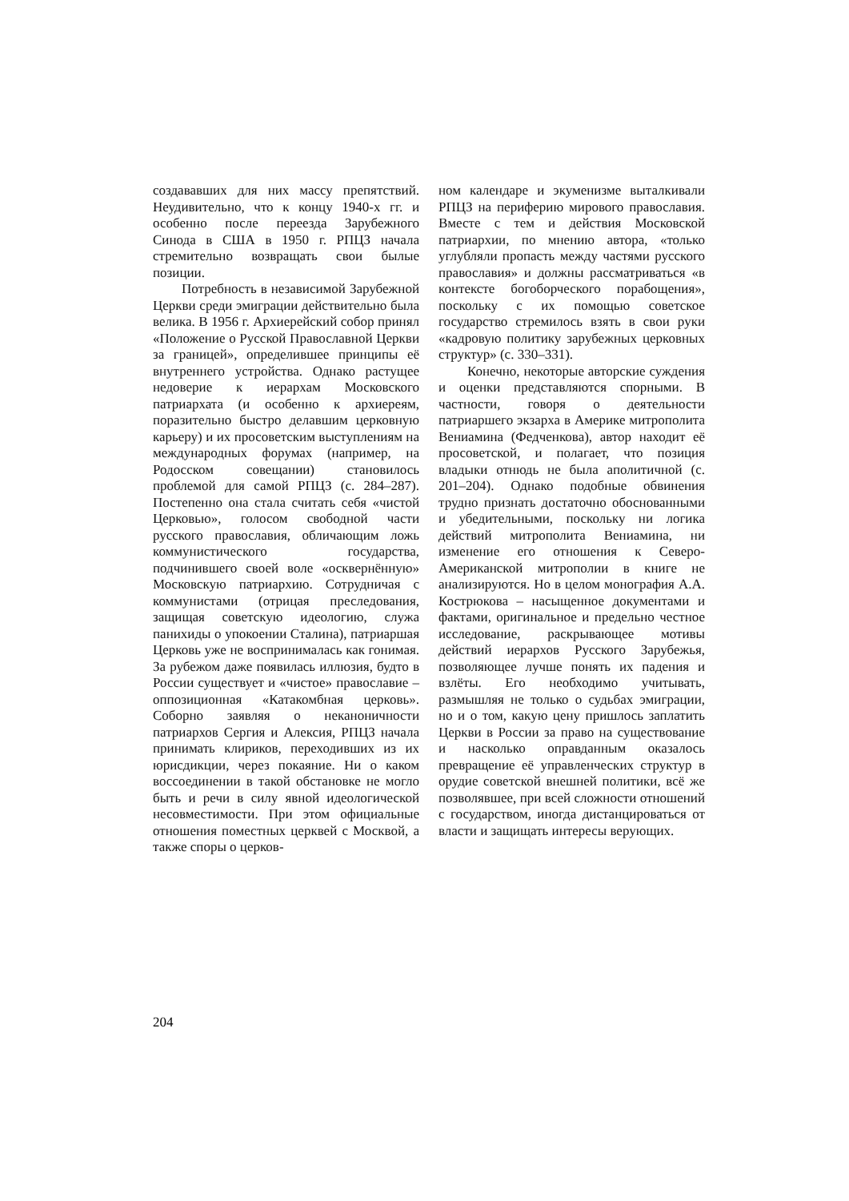создававших для них массу препятствий. Неудивительно, что к концу 1940-х гг. и особенно после переезда Зарубежного Синода в США в 1950 г. РПЦЗ начала стремительно возвращать свои былые позиции.
Потребность в независимой Зарубежной Церкви среди эмиграции действительно была велика. В 1956 г. Архиерейский собор принял «Положение о Русской Православной Церкви за границей», определившее принципы её внутреннего устройства. Однако растущее недоверие к иерархам Московского патриархата (и особенно к архиереям, поразительно быстро делавшим церковную карьеру) и их просоветским выступлениям на международных форумах (например, на Родосском совещании) становилось проблемой для самой РПЦЗ (с. 284–287). Постепенно она стала считать себя «чистой Церковью», голосом свободной части русского православия, обличающим ложь коммунистического государства, подчинившего своей воле «осквернённую» Московскую патриархию. Сотрудничая с коммунистами (отрицая преследования, защищая советскую идеологию, служа панихиды о упокоении Сталина), патриаршая Церковь уже не воспринималась как гонимая. За рубежом даже появилась иллюзия, будто в России существует и «чистое» православие – оппозиционная «Катакомбная церковь». Соборно заявляя о неканоничности патриархов Сергия и Алексия, РПЦЗ начала принимать клириков, переходивших из их юрисдикции, через покаяние. Ни о каком воссоединении в такой обстановке не могло быть и речи в силу явной идеологической несовместимости. При этом официальные отношения поместных церквей с Москвой, а также споры о церков-
ном календаре и экуменизме выталкивали РПЦЗ на периферию мирового православия. Вместе с тем и действия Московской патриархии, по мнению автора, «только углубляли пропасть между частями русского православия» и должны рассматриваться «в контексте богоборческого порабощения», поскольку с их помощью советское государство стремилось взять в свои руки «кадровую политику зарубежных церковных структур» (с. 330–331).
Конечно, некоторые авторские суждения и оценки представляются спорными. В частности, говоря о деятельности патриаршего экзарха в Америке митрополита Вениамина (Федченкова), автор находит её просоветской, и полагает, что позиция владыки отнюдь не была аполитичной (с. 201–204). Однако подобные обвинения трудно признать достаточно обоснованными и убедительными, поскольку ни логика действий митрополита Вениамина, ни изменение его отношения к Северо-Американской митрополии в книге не анализируются. Но в целом монография А.А. Кострюкова – насыщенное документами и фактами, оригинальное и предельно честное исследование, раскрывающее мотивы действий иерархов Русского Зарубежья, позволяющее лучше понять их падения и взлёты. Его необходимо учитывать, размышляя не только о судьбах эмиграции, но и о том, какую цену пришлось заплатить Церкви в России за право на существование и насколько оправданным оказалось превращение её управленческих структур в орудие советской внешней политики, всё же позволявшее, при всей сложности отношений с государством, иногда дистанцироваться от власти и защищать интересы верующих.
204